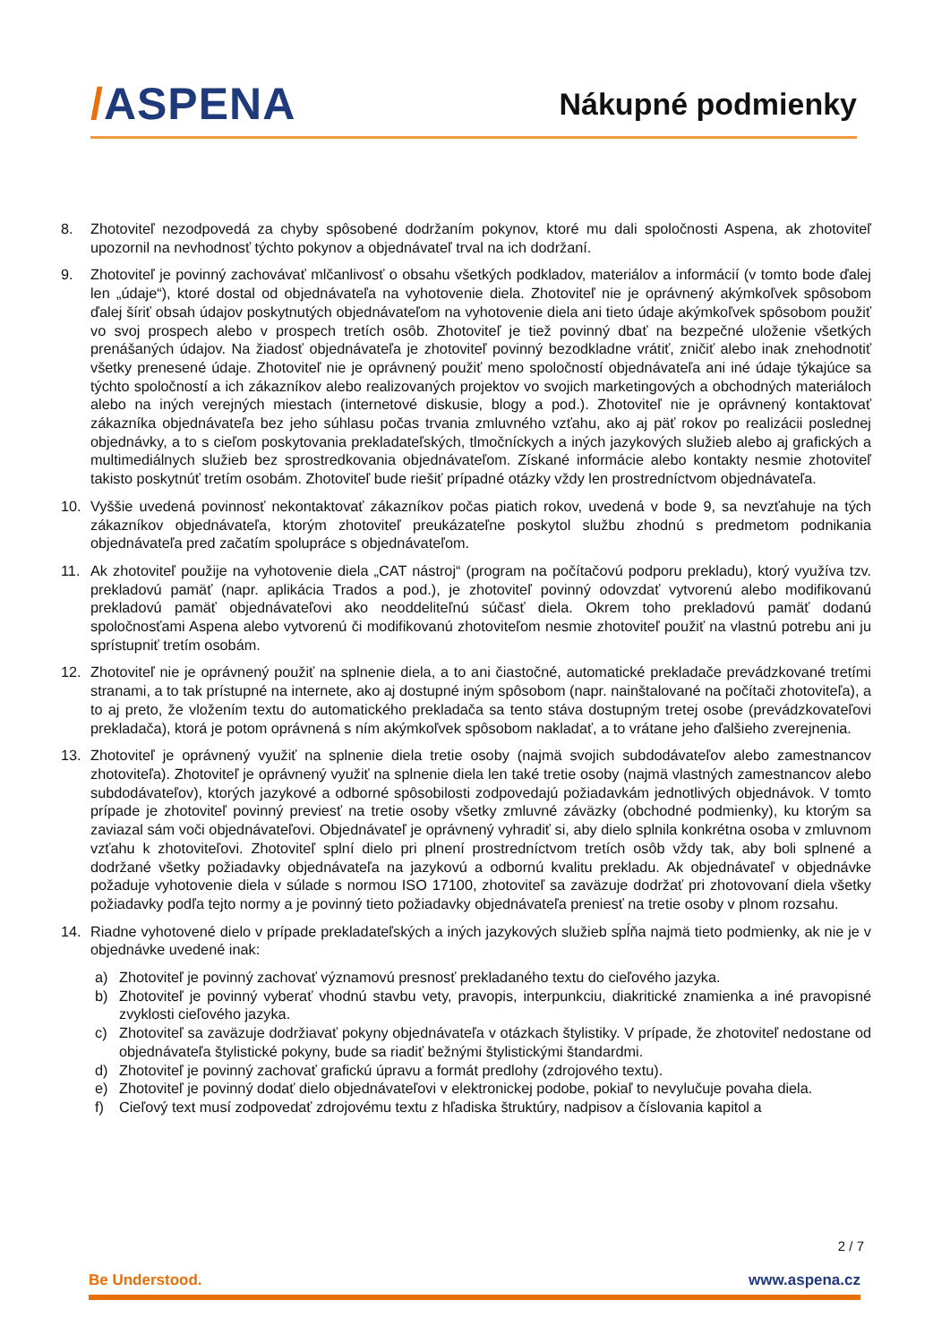/ASPENA
Nákupné podmienky
8. Zhotoviteľ nezodpovedá za chyby spôsobené dodržaním pokynov, ktoré mu dali spoločnosti Aspena, ak zhotoviteľ upozornil na nevhodnosť týchto pokynov a objednávateľ trval na ich dodržaní.
9. Zhotoviteľ je povinný zachovávať mlčanlivosť o obsahu všetkých podkladov, materiálov a informácií (v tomto bode ďalej len „údaje“), ktoré dostal od objednávateľa na vyhotovenie diela. Zhotoviteľ nie je oprávnený akýmkoľvek spôsobom ďalej šíriť obsah údajov poskytnutých objednávateľom na vyhotovenie diela ani tieto údaje akýmkoľvek spôsobom použiť vo svoj prospech alebo v prospech tretích osôb. Zhotoviteľ je tiež povinný dbať na bezpečné uloženie všetkých prenášaných údajov. Na žiadosť objednávateľa je zhotoviteľ povinný bezodkladne vrátiť, zničiť alebo inak znehodnotiť všetky prenesené údaje. Zhotoviteľ nie je oprávnený použiť meno spoločností objednávateľa ani iné údaje týkajúce sa týchto spoločností a ich zákazníkov alebo realizovaných projektov vo svojich marketingových a obchodných materiáloch alebo na iných verejných miestach (internetové diskusie, blogy a pod.). Zhotoviteľ nie je oprávnený kontaktovať zákazníka objednávateľa bez jeho súhlasu počas trvania zmluvného vzťahu, ako aj päť rokov po realizácii poslednej objednávky, a to s cieľom poskytovania prekladateľských, tlmočníckych a iných jazykových služieb alebo aj grafických a multimediálnych služieb bez sprostredkovania objednávateľom. Získané informácie alebo kontakty nesmie zhotoviteľ takisto poskytnúť tretím osobám. Zhotoviteľ bude riešiť prípadné otázky vždy len prostredníctvom objednávateľa.
10. Vyššie uvedená povinnosť nekontaktovať zákazníkov počas piatich rokov, uvedená v bode 9, sa nevzťahuje na tých zákazníkov objednávateľa, ktorým zhotoviteľ preukázateľne poskytol službu zhodnú s predmetom podnikania objednávateľa pred začatím spolupráce s objednávateľom.
11. Ak zhotoviteľ použije na vyhotovenie diela „CAT nástroj“ (program na počítačovú podporu prekladu), ktorý využíva tzv. prekladovú pamäť (napr. aplikácia Trados a pod.), je zhotoviteľ povinný odovzdať vytvorenú alebo modifikovanú prekladovú pamäť objednávateľovi ako neoddeliteľnú súčasť diela. Okrem toho prekladovú pamäť dodanú spoločnosťami Aspena alebo vytvorenú či modifikovanú zhotoviteľom nesmie zhotoviteľ použiť na vlastnú potrebu ani ju sprístupniť tretím osobám.
12. Zhotoviteľ nie je oprávnený použiť na splnenie diela, a to ani čiastočné, automatické prekladače prevádzkované tretími stranami, a to tak prístupné na internete, ako aj dostupné iným spôsobom (napr. nainštalované na počítači zhotoviteľa), a to aj preto, že vložením textu do automatického prekladača sa tento stáva dostupným tretej osobe (prevádzkovateľovi prekladača), ktorá je potom oprávnená s ním akýmkoľvek spôsobom nakladať, a to vrátane jeho ďalšieho zverejnenia.
13. Zhotoviteľ je oprávnený využiť na splnenie diela tretie osoby (najmä svojich subdodávateľov alebo zamestnancov zhotoviteľa). Zhotoviteľ je oprávnený využiť na splnenie diela len také tretie osoby (najmä vlastných zamestnancov alebo subdodávateľov), ktorých jazykové a odborné spôsobilosti zodpovedajú požiadavkám jednotlivých objednávok. V tomto prípade je zhotoviteľ povinný previesť na tretie osoby všetky zmluvné záväzky (obchodné podmienky), ku ktorým sa zaviazal sám voči objednávateľovi. Objednávateľ je oprávnený vyhradiť si, aby dielo splnila konkrétna osoba v zmluvnom vzťahu k zhotoviteľovi. Zhotoviteľ splní dielo pri plnení prostredníctvom tretích osôb vždy tak, aby boli splnené a dodržané všetky požiadavky objednávateľa na jazykovú a odbornú kvalitu prekladu. Ak objednávateľ v objednávke požaduje vyhotovenie diela v súlade s normou ISO 17100, zhotoviteľ sa zaväzuje dodržať pri zhotovovaní diela všetky požiadavky podľa tejto normy a je povinný tieto požiadavky objednávateľa preniesť na tretie osoby v plnom rozsahu.
14. Riadne vyhotovené dielo v prípade prekladateľských a iných jazykových služieb spĺňa najmä tieto podmienky, ak nie je v objednávke uvedené inak:
a) Zhotoviteľ je povinný zachovať významovú presnosť prekladaného textu do cieľového jazyka.
b) Zhotoviteľ je povinný vyberať vhodnú stavbu vety, pravopis, interpunkciu, diakritické znamienka a iné pravopisné zvyklosti cieľového jazyka.
c) Zhotoviteľ sa zaväzuje dodržiavať pokyny objednávateľa v otázkach štylistiky. V prípade, že zhotoviteľ nedostane od objednávateľa štylistické pokyny, bude sa riadiť bežnými štylistickými štandardmi.
d) Zhotoviteľ je povinný zachovať grafickú úpravu a formát predlohy (zdrojového textu).
e) Zhotoviteľ je povinný dodať dielo objednávateľovi v elektronickej podobe, pokiaľ to nevylučuje povaha diela.
f) Cieľový text musí zodpovedať zdrojovému textu z hľadiska štruktúry, nadpisov a číslovania kapitol a
2 / 7
Be Understood. www.aspena.cz